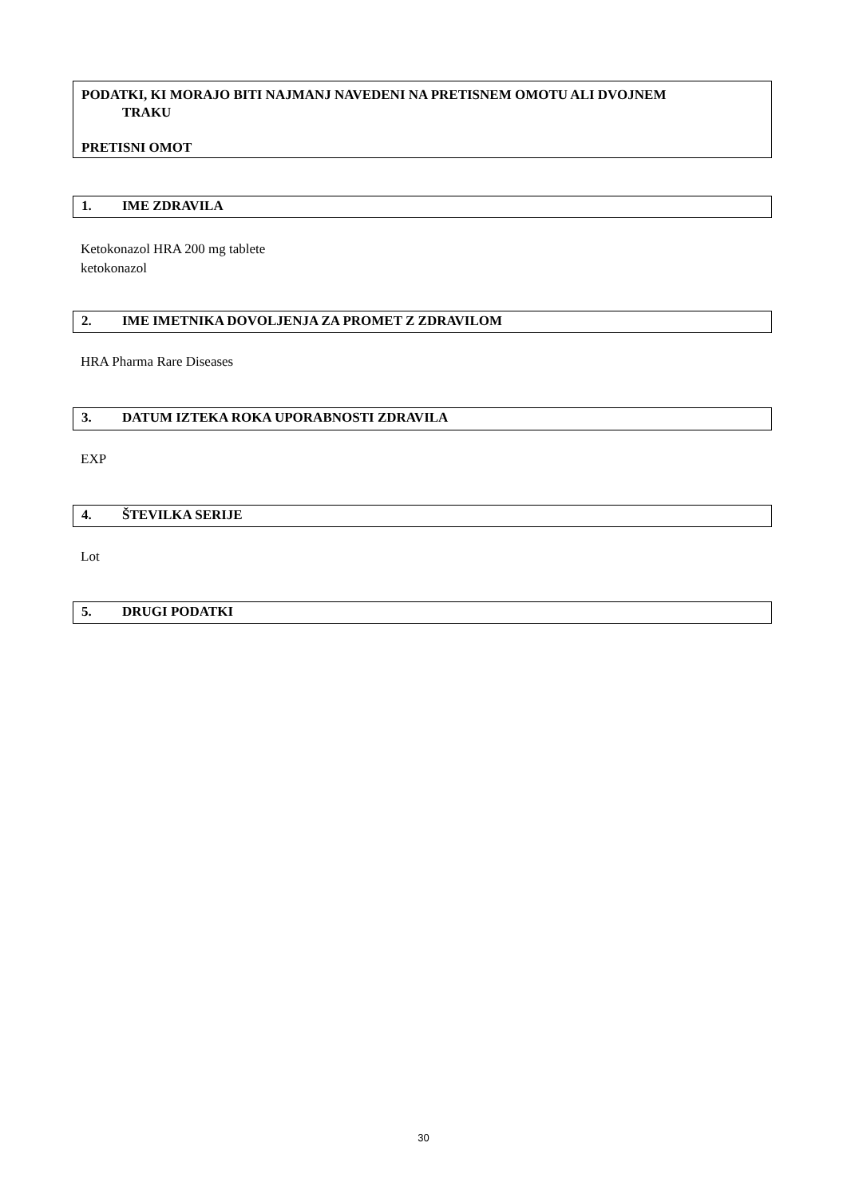PODATKI, KI MORAJO BITI NAJMANJ NAVEDENI NA PRETISNEM OMOTU ALI DVOJNEM
TRAKU
PRETISNI OMOT
1. IME ZDRAVILA
Ketokonazol HRA 200 mg tablete
ketokonazol
2. IME IMETNIKA DOVOLJENJA ZA PROMET Z ZDRAVILOM
HRA Pharma Rare Diseases
3. DATUM IZTEKA ROKA UPORABNOSTI ZDRAVILA
EXP
4. ŠTEVILKA SERIJE
Lot
5. DRUGI PODATKI
30